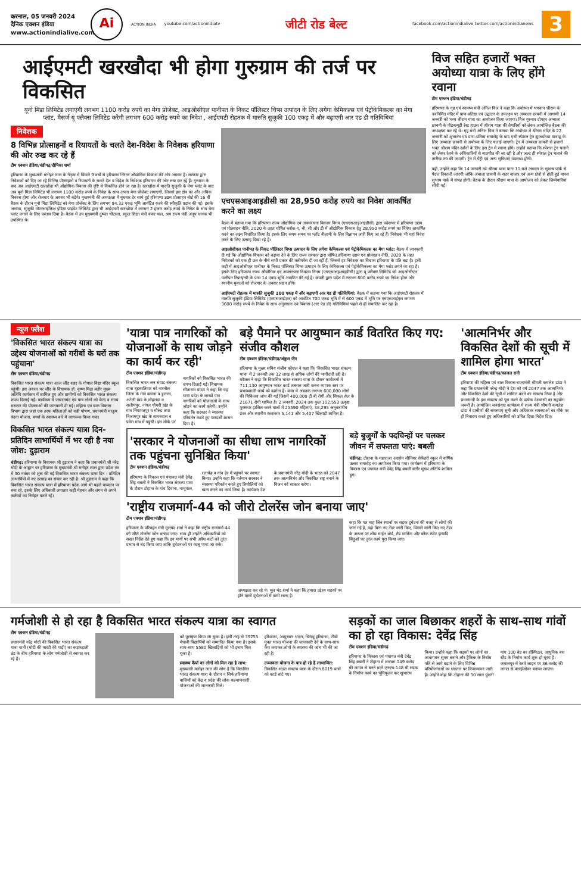करनाल, 05 जनवरी 2024
दैनिक एक्शन इंडिया
www.actionindialive.com
Ai
ACTION INDIA
youtube.com/actionindiatv
जीटी रोड बेल्ट
facebook.com/actionindialive twitter.com/actionindianews
3
आईएमटी खरखौदा भी होगा गुरुग्राम की तर्ज पर विकसित
यूनो मिंडा लिमिटेड लगाएगी लगभग 1100 करोड़ रुपये का मेगा प्रोजेक्ट, आइओसीएल पानीपत के निकट पॉलिस्टर चिप्स उत्पादन के लिए लगेगा केमिकल्स एवं पेट्रोकेमिकल्स का मेगा प्लांट, मैसर्ज यू फ्लैक्स लिमिटेड करेगी लगभग 600 करोड़ रुपये का निवेश , आईएमटी रोहतक में मारुति सुजुकी 100 एकड़ में और बढ़ाएगी आर एंड डी गतिविधियां
निवेशक
8 विभिन्न प्रोत्साहनों व रियायतों के चलते देश-विदेश के निवेशक हरियाणा की ओर रुख कर रहे हैं
टीम एक्शन इंडिया/चंडीगढ़/दीपिका शर्मा
हरियाणा के मुख्यमंत्री मनोहर लाल के नेतृत्व में पिछले 9 वर्षों से हरियाणा निरंतर औद्योगिक विकास की ओर अग्रसर है। सरकार द्वारा निवेशकों को दिए जा रहे विभिन्न प्रोत्साहनों व रियायतों के चलते देश व विदेश के निवेशक हरियाणा की ओर रुख कर रहे हैं। गुरुग्राम के बाद अब आईएमटी खरखौदा भी औद्योगिक विकास की दृष्टि से विकसित होने जा रहा है। खरखौदा में मारुति सुजुकी के मेगा प्लांट के बाद अब यूनो मिंडा लिमिटेड भी लगभग 1100 करोड़ रुपये के निवेश के साथ अपना मेगा प्रोजेक्ट लगाएगी, जिससे इस क्षेत्र का और अधिक विकास होगा और रोजगार के अवसर भी बढ़ेंगे। मुख्यमंत्री की अध्यक्षता में बुधवार देर सायं हुई हरियाणा उद्यम प्रोत्साहन बोर्ड की 16 वीं बैठक के दौरान यूनो मिंडा लिमिटेड को मेगा प्रोजेक्ट के लिए लगभग 94.32 एकड़ भूमि आवंटित करने की स्वीकृति प्रदान की गई। इसके अलावा, सुजुकी मोटरसाईकिल इंडिया प्राइवेट लिमिटेड द्वारा भी आईएमटी खरखौदा में लगभग 2 हजार करोड़ रुपये के निवेश के साथ मेगा प्लांट लगाने के लिए प्रस्ताव दिया है। बैठक में उप मुख्यमंत्री दुष्यंत चौटाला, स्कूल शिक्षा मंत्री कंवर पाल, श्रम राज्य मंत्री अनूप धानक भी उपस्थित थे।
एचएसआइआइडीसी का 28,950 करोड़ रुपये का निवेश आकर्षित करने का लक्ष्य
बैठक में बताया गया कि हरियाणा राज्य औद्योगिक एवं अवसंरचना विकास निगम (एचएसआइआइडीसी) द्वारा प्रदेशभर में हरियाणा उद्यम एवं प्रोत्साहन नीति, 2020 के तहत घोषित ब्लॉक-ए, बी, सी और डी में औद्योगिक विकास हेतु 28,950 करोड़ रुपये का निवेश आकर्षित करने का लक्ष्य निर्धारित किया है। इसके लिए समय-समय पर प्लॉट नीलामी के लिए विज्ञापन जारी किए जा रहे हैं। निवेशक भी यहां निवेश करने के लिए उत्साह दिखा रहे हैं।
आइओसीएल पानीपत के निकट पॉलिस्टर चिप्स उत्पादन के लिए लगेगा केमिकल्स एवं पेट्रोकेमिकल्स का मेगा प्लांट: बैठक में जानकारी दी गई कि औद्योगिक विकास को बढ़ावा देने के लिए राज्य सरकार द्वारा घोषित हरियाणा उद्यम एवं प्रोत्साहन नीति, 2020 के तहत निवेशकों को एक ही छत के नीचे सभी प्रकार की क्लीयरेंस दी जा रही हैं, जिससे हर निवेशक का विश्वास हरियाणा के प्रति बढ़ा है। इसी कड़ी में आइओसीएल पानीपत के निकट पॉलिस्टर चिप्स उत्पादन के लिए केमिकल्स एवं पेट्रोकेमिकल्स का मेगा प्लांट लगने जा रहा है। इसके लिए हरियाणा राज्य औद्योगिक एवं अवसंरचना विकास निगम (एचएसआइआइडीसी) द्वारा यू फ्लैक्स लिमिटेड को आइओसीएल पानीपत रिफाइनरी के पास 14 एकड़ भूमि आवंटित की गई है। कंपनी द्वारा प्रदेश में लगभग 600 करोड़ रुपये का निवेश होगा और स्थानीय युवाओं को रोजगार के अवसर प्रदान होंगे।
आईएमटी रोहतक में मारुति सुजुकी 100 एकड़ में और बढ़ाएगी आर एंड डी गतिविधियां: बैठक में बताया गया कि आईएमटी रोहतक में मारुति सुजुकी इंडिया लिमिटेड (एमएसआईएल) को आवंटित 700 एकड़ भूमि में से 600 एकड़ में भूमि पर एमएसआईएल लगभग 3600 करोड़ रुपये के निवेश के साथ अनुसंधान एवं विकास (आर एंड डी) गतिविधियां पहले से ही संचालित कर रहा है।
विज सहित हजारों भक्त अयोध्या यात्रा के लिए होंगे रवाना
टीम एक्शन इंडिया/चंडीगढ़
हरियाणा के गृह एवं स्वास्थ्य मंत्री अनिल विज ने कहा कि अयोध्या में भगवान श्रीराम के नवनिर्मित मंदिर में प्राण-प्रतिष्ठा एवं उद्घाटन के उपलक्ष्य पर अम्बाला छावनी में आगामी 14 जनवरी को भव्य श्रीराम यात्रा का आयोजन किया जाएगा। विज गुरुवार दोपहर अम्बाला छावनी के पीडब्ल्यूडी रेस्ट हाउस में श्रीराम यात्रा की तैयारियों को लेकर आयोजित बैठक की अध्यक्षता कर रहे थे। गृह मंत्री अनिल विज ने बताया कि अयोध्या में श्रीराम मंदिर के 22 जनवरी को शुभारंभ एवं प्राण-प्रतिष्ठा समारोह के बाद एसी स्पेशल ट्रेन ह्यअयोध्या यात्राह्व के लिए अम्बाला छावनी से अयोध्या के लिए चलाई जाएगी। ट्रेन में अम्बाला छावनी से हजारों भक्त श्रीराम मंदिर दर्शनों के लिए इस ट्रेन में रवाना होंगे। उन्होंने बताया कि स्पेशल ट्रेन चलाने को लेकर रेलवे के अधिकारियों से बातचीत की जा रही है और जल्द ही स्पेशल ट्रेन चलाने की तारीख तय की जाएगी। ट्रेन में पैंट्री एवं अन्य सुविधाएं उपलब्ध होंगी।
वहीं, उन्होंने कहा कि 14 जनवरी को श्रीराम यात्रा प्रातः 11 बजे अंबाला के सुभाष पार्क से पैदल निकाली जाएगी जोकि अंबाला छावनी के सदर बाजार एवं अन्य क्षेत्रों से होती हुई वापस सुभाष पार्क में संपन्न होगी। बैठक के दौरान श्रीराम यात्रा के आयोजन को लेकर जिम्मेवारियां सौंपी गईं।
न्यूज फ्लैश
'विकसित भारत संकल्प यात्रा का उद्देश्य योजनाओं को गरीबों के घरों तक पहुंचाना'
टीम एक्शन इंडिया/चंडीगढ़
विकसित भारत संकल्प यात्रा आज जींद शहर के गोपाल विद्या मंदिर स्कूल पहुंची। इस अवसर पर जींद के विधायक डॉ. कृष्ण मिढ़ा बतौर मुख्य अतिथि कार्यक्रम में शामिल हुए और ग्रामीणों को विकसित भारत संकल्प शपथ दिलाई गई। कार्यक्रम में जरूरतमंद एवं पात्र लोगों को केन्द्र व राज्य सरकार की योजनाओं की जानकारी दी गई। महिला एवं बाल विकास विभाग द्वारा जहां एक तरफ महिलाओं को सही पोषण, प्रधानमंत्री मातृत्व वंदना योजना, बच्चों के स्वास्थ्य बारे में जागरूक किया गया।
विकसित भारत संकल्प यात्रा दिन-प्रतिदिन लाभार्थियों में भर रही है नया जोश: दुड़ाराम
चंडीगढ़: हरियाणा के विधायक श्री दुड़ाराम ने कहा कि प्रधानमंत्री श्री नरेंद्र मोदी के आह्वान पर हरियाणा के मुख्यमंत्री श्री मनोहर लाल द्वारा प्रदेश भर में 30 नवंबर को शुरू की गई विकसित भारत संकल्प यात्रा दिन - प्रतिदिन लाभार्थियों में नए उत्साह का संचार कर रही है। श्री दुड़ाराम ने कहा कि विकसित भारत संकल्प यात्रा में हरियाणा प्रदेश आगे भी पहले पायदान पर बना रहे, इसके लिए अधिकारी लगातार कड़ी मेहनत और लगन से अपने कर्तव्यों का निर्वहन करते रहें।
'यात्रा पात्र नागरिकों को योजनाओं के साथ जोड़ने का कार्य कर रही'
टीम एक्शन इंडिया/चंडीगढ़
विकसित भारत जन संवाद संकल्प यात्रा बृहस्पतिवार को नारनौल जिला के गांव बवाना व डुलाना, अटेली खंड के मोहलड़ा व सलीमपुर, नांगल चौधरी खंड के गांव निंयामतपुर व मौरुंड तथा निजामपुर खंड के बामनवास व पवेरा गांव में पहुंची। इस मौके पर नागरिकों को विकसित भारत की शपथ दिलाई गई। विधायक सीताराम यादव ने कहा कि यह यात्रा प्रदेश के लाखों पात्र नागरिकों को योजनाओं के साथ जोड़ने का कार्य करेगी। उन्होंने कहा कि सरकार ने व्यवस्था परिवर्तन करते हुए पारदर्शी शासन दिया है।
बड़े पैमाने पर आयुष्मान कार्ड वितरित किए गए: संजीव कौशल
टीम एक्शन इंडिया/चंडीगढ़/अंकुश जैन
हरियाणा के मुख्य सचिव संजीव कौशल ने कहा कि 'विकसित भारत संकल्प यात्रा' में 2 जनवरी तक 32 लाख से अधिक लोगों की भागीदारी रही है। कौशल ने कहा कि विकसित भारत संकल्प यात्रा के दौरान कार्यक्रमों में 711,130 आयुष्मान भारत कार्ड तत्काल जारी करना व्यापक स्तर पर प्रभावशाली कार्य को दर्शाता है। यात्रा में अबतक लगभग 600,000 लोगो की चिकित्सा जांच की गई जिसमें 400,000 टी बी रोगी और सिकल सेल के 21671 रोगी शामिल है। 2 जनवरी, 2024 तक कुल 102,553 उत्कृष्ट पुरस्कार हासिल करने वालों में 25590 महिलाएं, 38,295 अनुकरणीय छात्र और स्थानीय कलाकार 5,141 और 5,407 खिलाड़ी शामिल है।
'सरकार ने योजनाओं का सीधा लाभ नागरिकों तक पहुंचना सुनिश्चित किया'
टीम एक्शन इंडिया/चंडीगढ़
हरियाणा के विकास एवं पंचायत मंत्री देवेंद्र सिंह बबली ने विकसित भारत संकल्प यात्रा के दौरान टोहाना के गांव दिवाना, नाथूवाल, रत्ताथेह व गांव ढेर में पहुंचने पर स्वागत किया। उन्होंने कहा कि वर्तमान सरकार ने व्यवस्था परिवर्तन करते हुए बिचौलियों को खत्म करने का कार्य किया है। कार्यक्रम देश के प्रधानमंत्री नरेंद्र मोदी के भारत को 2047 तक आत्मनिर्भर और विकसित राष्ट्र बनाने के विजन को साकार करेगा।
बड़े बुजुर्गों के पदचिन्हों पर चलकर जीवन में सफलता पाएं: बबली
चंडीगढ़: टोहाना के महाराजा अग्रसेन सीनियर सेकेंडरी स्कूल में वार्षिक उत्सव समारोह का आयोजन किया गया। कार्यक्रम में हरियाणा के विकास एवं पंचायत मंत्री देवेंद्र सिंह बबली बतौर मुख्य अतिथि शामिल हुए।
'राष्ट्रीय राजमार्ग-44 को जीरो टोलरेंस जोन बनाया जाए'
टीम एक्शन इंडिया/चंडीगढ़
हरियाणा के परिवहन मंत्री मूलचंद शर्मा ने कहा कि राष्ट्रीय राजमार्ग-44 को जीरो टोलरेंस जोन बनाया जाए। साथ ही उन्होंने अधिकारियों को सख्त निर्देश देते हुए कहा कि इन मार्गो पर सभी अवैध कटों को तुरंत प्रभाव से बंद किया जाए ताकि दुर्घटनाओं पर काबू पाया जा सके।
अध्यक्षता कर रहे थे। मूल चंद शर्मा ने कहा कि हमारा उद्देश्य सड़कों पर होने वाली दुर्घटनाओं में कमी लाना है।
कहा कि गत माह जिन स्थानों पर सड़क दुर्घटना की वजह से लोगों की जान गई है, वहां बिना नए टेंडर जारी किए, पिछले जारी किए गए टेंडर के आधार पर शीघ्र साईन बोर्ड, रोड मार्किंग और ब्लैक स्पोट इत्यादि बिंदुओं पर तुरंत कार्य पूरा किया जाए।
'आत्मनिर्भर और विकसित देशों की सूची में शामिल होगा भारत'
टीम एक्शन इंडिया/चंडीगढ़/काजल रानी
हरियाणा की महिला एवं बाल विकास राज्यमंत्री श्रीमती कमलेश ढांडा ने कहा कि प्रधानमंत्री नरेन्द्र मोदी ने देश को वर्ष 2047 तक आत्मनिर्भर और विकसित देशों की सूची में शामिल करने का संकल्प लिया है और प्रधानमंत्री के इस संकल्प को पूरा करने के प्रत्येक देशवासी का सहयोग जरूरी है। आयोजित जनसंवाद कार्यक्रम में राज्य मंत्री श्रीमती कमलेश ढांडा ने ग्रामीणों की समस्याएं सुनी और अधिकतर समस्याओं का मौके पर ही निवारण करते हुए अधिकारियों को उचित दिशा-निर्देश दिए।
गर्मजोशी से हो रहा है विकसित भारत संकल्प यात्रा का स्वागत
टीम एक्शन इंडिया/चंडीगढ़
प्रधानमंत्री नरेंद्र मोदी की विकसित भारत संकल्प यात्रा यानी (मोदी की गारंटी की गाड़ी) का कड़कड़ाती ठंड के बीच हरियाणा के लोग गर्मजोशी से स्वागत कर रहे हैं।
को पुरस्कृत किया जा चुका है। इसी तरह से 39255 मेधावी विद्यार्थियों को सम्मानित किया गया है। इसके साथ-साथ 5580 खिलाड़ियों को भी इनाम मिल चुका है।
स्वास्थ्य कैंपों का लोगों को मिल रहा है लाभ: मुख्यमंत्री मनोहर लाल की सोच है कि विकसित भारत संकल्प यात्रा के दौरान न सिर्फ हरियाणा वासियों को केंद्र व प्रदेश की लोक कल्याणकारी योजनाओं की जानकारी मिले।
हरियाणा, आयुष्मान भारत, चिरायु हरियाणा, टीबी मुक्त भारत योजना की जानकारी देने के साथ-साथ कैंप लगाकर लोगों के स्वास्थ्य की जांच भी की जा रही है।
उज्जवला योजना के पात्र हो रहे हैं लाभान्वित: विकसित भारत संकल्प यात्रा के दौरान 8019 पात्रों को कार्ड बांटे गए।
सड़कों का जाल बिछाकर शहरों के साथ-साथ गांवों का हो रहा विकास: देवेंद्र सिंह
टीम एक्शन इंडिया/चंडीगढ़
हरियाणा के विकास एवं पंचायत मंत्री देवेंद्र सिंह बबली ने टोहाना में लगभग 149 करोड़ की लागत से बनने वाले एनएच-148 बी सड़क के निर्माण कार्य का भूमिपूजन कर शुभारंभ किया। उन्होंने कहा कि सड़कों पर लोगों का आवागमन सुगम बनाने और ट्रैफिक के निर्बाध गति से आगे बढ़ाने के लिए विभिन्न परियोजनाओं का धरातल पर क्रियान्वयन जारी है। उन्होंने कहा कि टोहाना की 30 साल पुरानी मांग 100 बेड का हॉस्पिटल, आधुनिक बस स्टैंड के निर्माण कार्य शुरू हो चुका है। जमालपुर में रेलवे लाइन पर 36 करोड़ की लागत से फ्लाईओवर बनाया जाएगा।